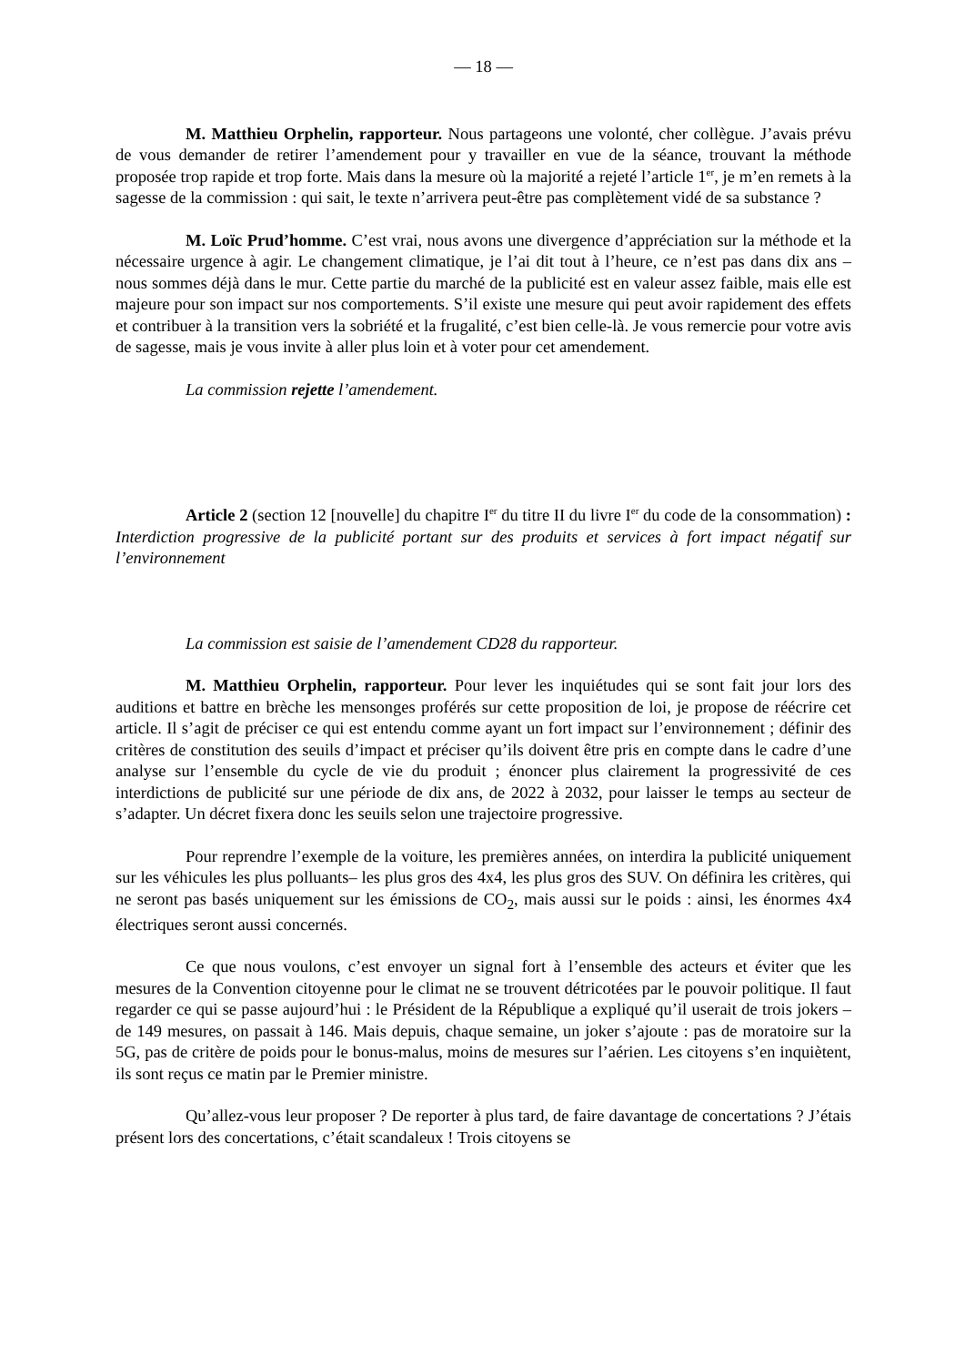— 18 —
M. Matthieu Orphelin, rapporteur. Nous partageons une volonté, cher collègue. J’avais prévu de vous demander de retirer l’amendement pour y travailler en vue de la séance, trouvant la méthode proposée trop rapide et trop forte. Mais dans la mesure où la majorité a rejeté l’article 1<sup>er</sup>, je m’en remets à la sagesse de la commission : qui sait, le texte n’arrivera peut-être pas complètement vidé de sa substance ?
M. Loïc Prud’homme. C’est vrai, nous avons une divergence d’appréciation sur la méthode et la nécessaire urgence à agir. Le changement climatique, je l’ai dit tout à l’heure, ce n’est pas dans dix ans – nous sommes déjà dans le mur. Cette partie du marché de la publicité est en valeur assez faible, mais elle est majeure pour son impact sur nos comportements. S’il existe une mesure qui peut avoir rapidement des effets et contribuer à la transition vers la sobriété et la frugalité, c’est bien celle-là. Je vous remercie pour votre avis de sagesse, mais je vous invite à aller plus loin et à voter pour cet amendement.
La commission rejette l’amendement.
Article 2 (section 12 [nouvelle] du chapitre I<sup>er</sup> du titre II du livre I<sup>er</sup> du code de la consommation) : Interdiction progressive de la publicité portant sur des produits et services à fort impact négatif sur l’environnement
La commission est saisie de l’amendement CD28 du rapporteur.
M. Matthieu Orphelin, rapporteur. Pour lever les inquiétudes qui se sont fait jour lors des auditions et battre en brèche les mensonges proférés sur cette proposition de loi, je propose de réécrire cet article. Il s’agit de préciser ce qui est entendu comme ayant un fort impact sur l’environnement ; définir des critères de constitution des seuils d’impact et préciser qu’ils doivent être pris en compte dans le cadre d’une analyse sur l’ensemble du cycle de vie du produit ; énoncer plus clairement la progressivité de ces interdictions de publicité sur une période de dix ans, de 2022 à 2032, pour laisser le temps au secteur de s’adapter. Un décret fixera donc les seuils selon une trajectoire progressive.
Pour reprendre l’exemple de la voiture, les premières années, on interdira la publicité uniquement sur les véhicules les plus polluants– les plus gros des 4x4, les plus gros des SUV. On définira les critères, qui ne seront pas basés uniquement sur les émissions de CO<sub>2</sub>, mais aussi sur le poids : ainsi, les énormes 4x4 électriques seront aussi concernés.
Ce que nous voulons, c’est envoyer un signal fort à l’ensemble des acteurs et éviter que les mesures de la Convention citoyenne pour le climat ne se trouvent détricotées par le pouvoir politique. Il faut regarder ce qui se passe aujourd’hui : le Président de la République a expliqué qu’il userait de trois jokers – de 149 mesures, on passait à 146. Mais depuis, chaque semaine, un joker s’ajoute : pas de moratoire sur la 5G, pas de critère de poids pour le bonus-malus, moins de mesures sur l’aérien. Les citoyens s’en inquiètent, ils sont reçus ce matin par le Premier ministre.
Qu’allez-vous leur proposer ? De reporter à plus tard, de faire davantage de concertations ? J’étais présent lors des concertations, c’était scandaleux ! Trois citoyens se